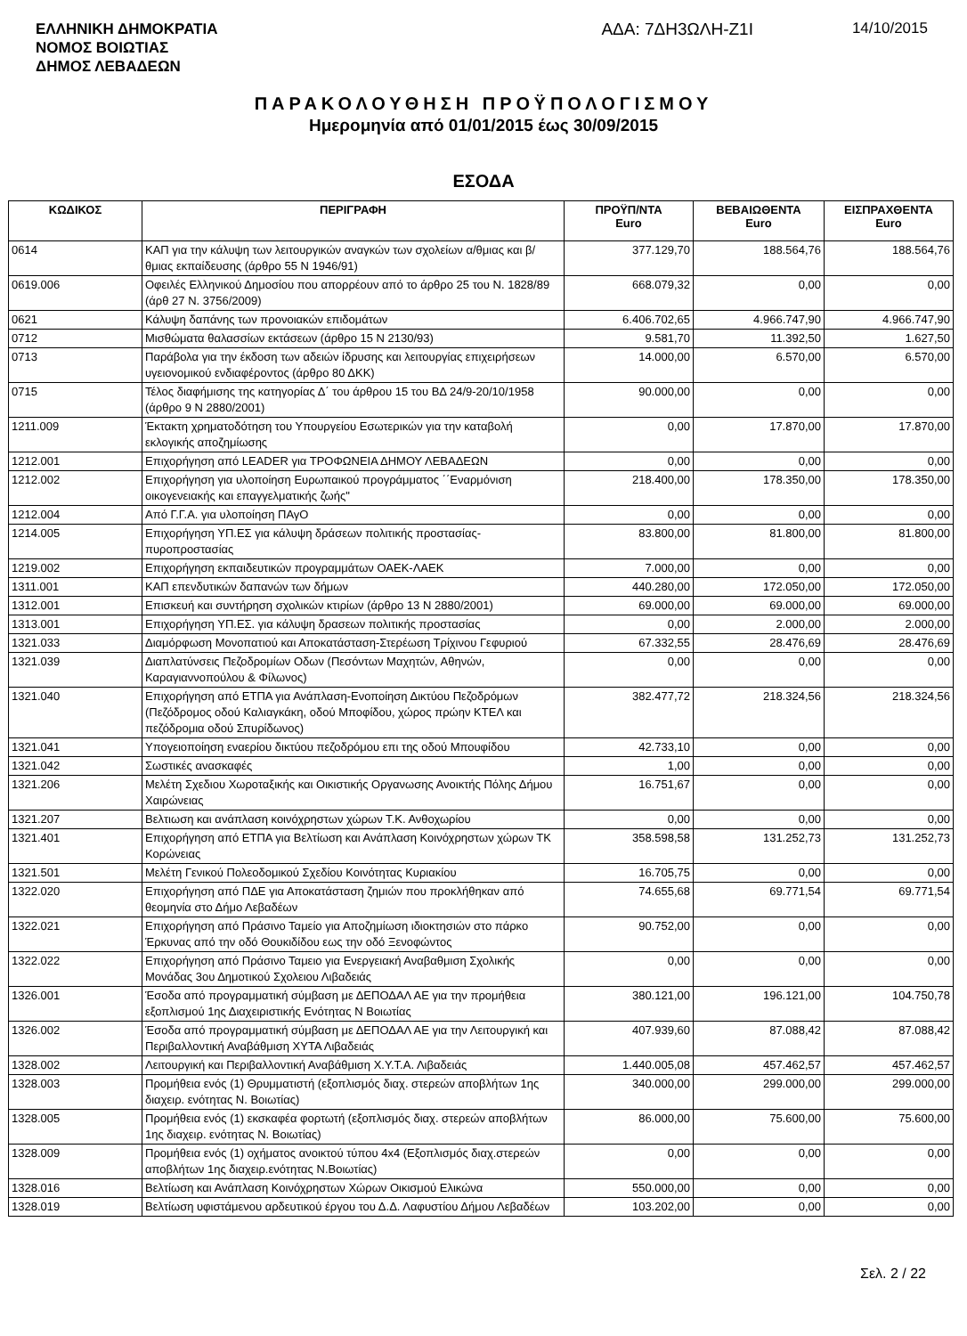ΕΛΛΗΝΙΚΗ ΔΗΜΟΚΡΑΤΙΑ
ΝΟΜΟΣ ΒΟΙΩΤΙΑΣ
ΔΗΜΟΣ ΛΕΒΑΔΕΩΝ
ΑΔΑ: 7ΔΗ3ΩΛΗ-Ζ1Ι 14/10/2015
ΠΑΡΑΚΟΛΟΥΘΗΣΗ ΠΡΟΫΠΟΛΟΓΙΣΜΟΥ
Ημερομηνία από 01/01/2015 έως 30/09/2015
ΕΣΟΔΑ
| ΚΩΔΙΚΟΣ | ΠΕΡΙΓΡΑΦΗ | ΠΡΟΫΠ/ΝΤΑ Euro | ΒΕΒΑΙΩΘΕΝΤΑ Euro | ΕΙΣΠΡΑΧΘΕΝΤΑ Euro |
| --- | --- | --- | --- | --- |
| 0614 | ΚΑΠ για την κάλυψη των λειτουργικών αναγκών των σχολείων α/θμιας και β/θμιας εκπαίδευσης (άρθρο 55 Ν 1946/91) | 377.129,70 | 188.564,76 | 188.564,76 |
| 0619.006 | Οφειλές Ελληνικού Δημοσίου που απορρέουν από το άρθρο 25 του Ν. 1828/89 (άρθ 27 Ν. 3756/2009) | 668.079,32 | 0,00 | 0,00 |
| 0621 | Κάλυψη δαπάνης των προνοιακών επιδομάτων | 6.406.702,65 | 4.966.747,90 | 4.966.747,90 |
| 0712 | Μισθώματα θαλασσίων εκτάσεων (άρθρο 15 Ν 2130/93) | 9.581,70 | 11.392,50 | 1.627,50 |
| 0713 | Παράβολα για την έκδοση των αδειών ίδρυσης και λειτουργίας επιχειρήσεων υγειονομικού ενδιαφέροντος (άρθρο 80 ΔΚΚ) | 14.000,00 | 6.570,00 | 6.570,00 |
| 0715 | Τέλος διαφήμισης της κατηγορίας Δ΄ του άρθρου 15 του ΒΔ 24/9-20/10/1958 (άρθρο 9 Ν 2880/2001) | 90.000,00 | 0,00 | 0,00 |
| 1211.009 | Έκτακτη χρηματοδότηση του Υπουργείου Εσωτερικών για την καταβολή εκλογικής αποζημίωσης | 0,00 | 17.870,00 | 17.870,00 |
| 1212.001 | Επιχορήγηση από LEADER για ΤΡΟΦΩΝΕΙΑ ΔΗΜΟΥ ΛΕΒΑΔΕΩΝ | 0,00 | 0,00 | 0,00 |
| 1212.002 | Επιχορήγηση για υλοποίηση Ευρωπαικού προγράμματος ΄΄Εναρμόνιση οικογενειακής και επαγγελματικής ζωής" | 218.400,00 | 178.350,00 | 178.350,00 |
| 1212.004 | Από Γ.Γ.Α. για υλοποίηση ΠΑγΟ | 0,00 | 0,00 | 0,00 |
| 1214.005 | Επιχορήγηση ΥΠ.ΕΣ για κάλυψη δράσεων πολιτικής προστασίας-πυροπροστασίας | 83.800,00 | 81.800,00 | 81.800,00 |
| 1219.002 | Επιχορήγηση εκπαιδευτικών προγραμμάτων ΟΑΕΚ-ΛΑΕΚ | 7.000,00 | 0,00 | 0,00 |
| 1311.001 | ΚΑΠ επενδυτικών δαπανών των δήμων | 440.280,00 | 172.050,00 | 172.050,00 |
| 1312.001 | Επισκευή και συντήρηση σχολικών κτιρίων (άρθρο 13 Ν 2880/2001) | 69.000,00 | 69.000,00 | 69.000,00 |
| 1313.001 | Επιχορήγηση ΥΠ.ΕΣ. για κάλυψη δρασεων πολιτικής προστασίας | 0,00 | 2.000,00 | 2.000,00 |
| 1321.033 | Διαμόρφωση Μονοπατιού και Αποκατάσταση-Στερέωση Τρίχινου Γεφυριού | 67.332,55 | 28.476,69 | 28.476,69 |
| 1321.039 | Διαπλατύνσεις Πεζοδρομίων Οδων (Πεσόντων Μαχητών, Αθηνών, Καραγιαννοπούλου & Φίλωνος) | 0,00 | 0,00 | 0,00 |
| 1321.040 | Επιχορήγηση από ΕΤΠΑ για Ανάπλαση-Ενοποίηση Δικτύου Πεζοδρόμων (Πεζόδρομος οδού Καλιαγκάκη, οδού Μποφίδου, χώρος πρώην ΚΤΕΛ και πεζόδρομια οδού Σπυρίδωνος) | 382.477,72 | 218.324,56 | 218.324,56 |
| 1321.041 | Υπογειοποίηση εναερίου δικτύου πεζοδρόμου επι της οδού Μπουφίδου | 42.733,10 | 0,00 | 0,00 |
| 1321.042 | Σωστικές ανασκαφές | 1,00 | 0,00 | 0,00 |
| 1321.206 | Μελέτη Σχεδιου Χωροταξικής και Οικιστικής Οργανωσης Ανοικτής Πόλης Δήμου Χαιρώνειας | 16.751,67 | 0,00 | 0,00 |
| 1321.207 | Βελτιωση και ανάπλαση κοινόχρηστων χώρων Τ.Κ. Ανθοχωρίου | 0,00 | 0,00 | 0,00 |
| 1321.401 | Επιχορήγηση από ΕΤΠΑ για Βελτίωση και Ανάπλαση Κοινόχρηστων χώρων ΤΚ Κορώνειας | 358.598,58 | 131.252,73 | 131.252,73 |
| 1321.501 | Μελέτη Γενικού Πολεοδομικού Σχεδίου Κοινότητας Κυριακίου | 16.705,75 | 0,00 | 0,00 |
| 1322.020 | Επιχορήγηση από ΠΔΕ για Αποκατάσταση ζημιών που προκλήθηκαν από θεομηνία στο Δήμο Λεβαδέων | 74.655,68 | 69.771,54 | 69.771,54 |
| 1322.021 | Επιχορήγηση από Πράσινο Ταμείο για Αποζημίωση ιδιοκτησιών στο πάρκο Έρκυνας από την οδό Θουκιδίδου εως την οδό Ξενοφώντος | 90.752,00 | 0,00 | 0,00 |
| 1322.022 | Επιχορήγηση από Πράσινο Ταμειο για Ενεργειακή Αναβαθμιση Σχολικής Μονάδας 3ου Δημοτικού Σχολειου Λιβαδειάς | 0,00 | 0,00 | 0,00 |
| 1326.001 | Έσοδα από προγραμματική σύμβαση με ΔΕΠΟΔΑΛ ΑΕ για την προμήθεια εξοπλισμού 1ης Διαχειριστικής Ενότητας Ν Βοιωτίας | 380.121,00 | 196.121,00 | 104.750,78 |
| 1326.002 | Έσοδα από προγραμματική σύμβαση με ΔΕΠΟΔΑΛ ΑΕ για την Λειτουργική και Περιβαλλοντική Αναβάθμιση ΧΥΤΑ Λιβαδειάς | 407.939,60 | 87.088,42 | 87.088,42 |
| 1328.002 | Λειτουργική και Περιβαλλοντική Αναβάθμιση Χ.Υ.Τ.Α. Λιβαδειάς | 1.440.005,08 | 457.462,57 | 457.462,57 |
| 1328.003 | Προμήθεια ενός (1) Θρυμματιστή (εξοπλισμός διαχ. στερεών αποβλήτων 1ης διαχειρ. ενότητας Ν. Βοιωτίας) | 340.000,00 | 299.000,00 | 299.000,00 |
| 1328.005 | Προμήθεια ενός (1) εκσκαφέα φορτωτή (εξοπλισμός διαχ. στερεών αποβλήτων 1ης διαχειρ. ενότητας Ν. Βοιωτίας) | 86.000,00 | 75.600,00 | 75.600,00 |
| 1328.009 | Προμήθεια ενός (1) οχήματος ανοικτού τύπου 4x4 (Εξοπλισμός διαχ.στερεών αποβλήτων 1ης διαχειρ.ενότητας Ν.Βοιωτίας) | 0,00 | 0,00 | 0,00 |
| 1328.016 | Βελτίωση και Ανάπλαση Κοινόχρηστων Χώρων Οικισμού Ελικώνα | 550.000,00 | 0,00 | 0,00 |
| 1328.019 | Βελτίωση υφιστάμενου αρδευτικού έργου του Δ.Δ. Λαφυστίου Δήμου Λεβαδέων | 103.202,00 | 0,00 | 0,00 |
Σελ. 2 / 22